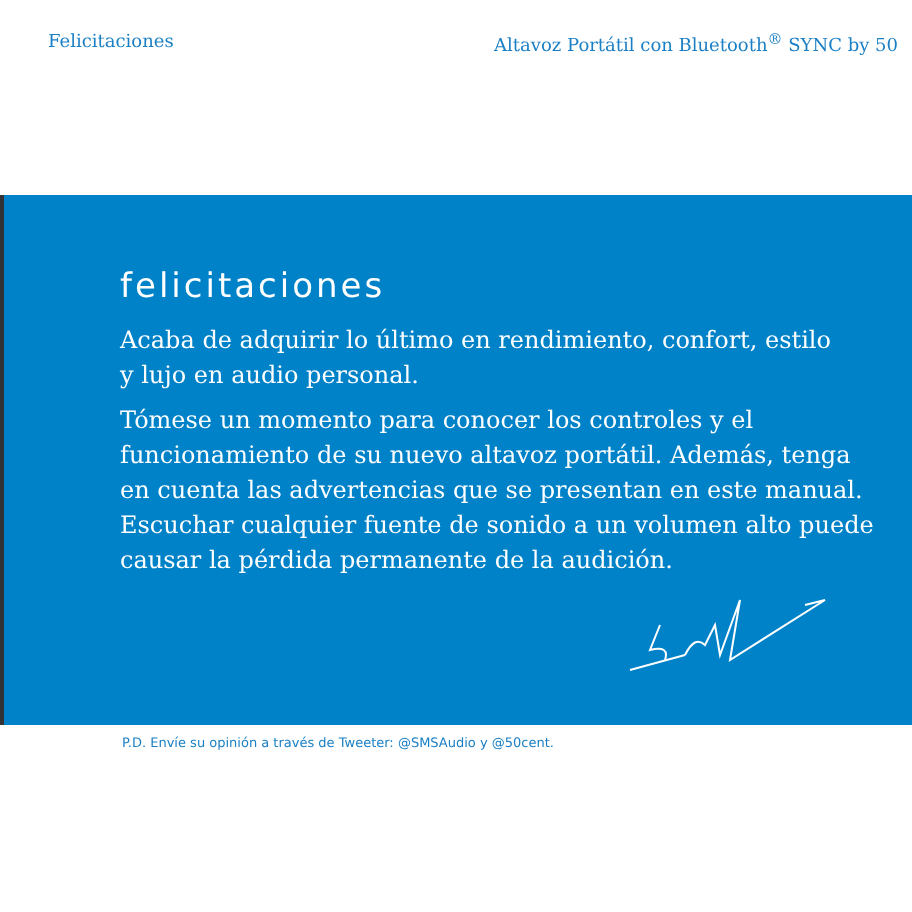Felicitaciones Altavoz Portátil con Bluetooth<sup>®</sup> SYNC by 50
felicitaciones
Acaba de adquirir lo último en rendimiento, confort, estilo
y lujo en audio personal.
Tómese un momento para conocer los controles y el
funcionamiento de su nuevo altavoz portátil. Además, tenga
en cuenta las advertencias que se presentan en este manual.
Escuchar cualquier fuente de sonido a un volumen alto puede
causar la pérdida permanente de la audición.
P.D. Envíe su opinión a través de Tweeter: @SMSAudio y @50cent.